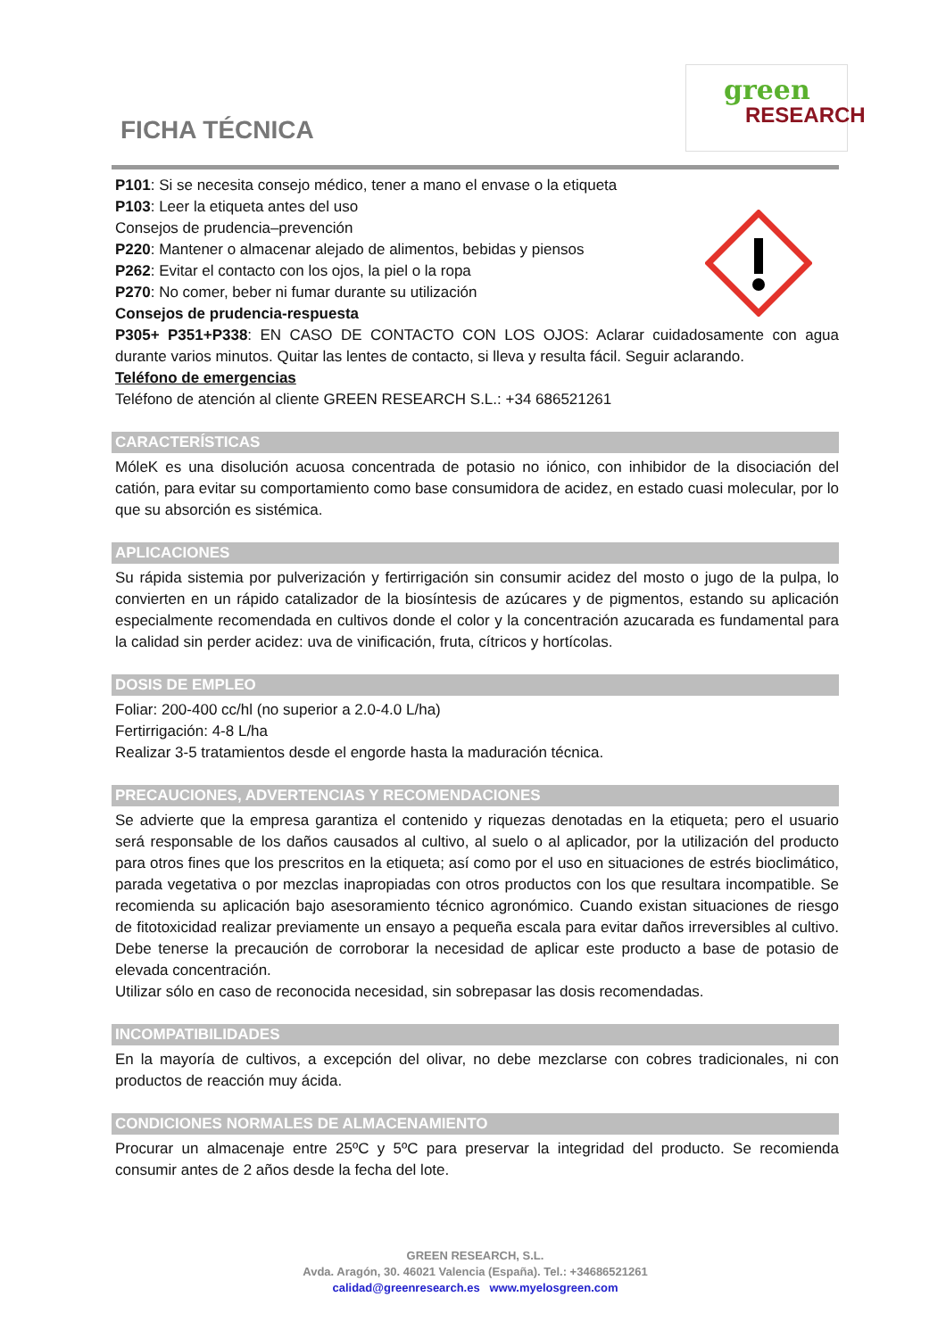FICHA TÉCNICA
green
RESEARCH
P101: Si se necesita consejo médico, tener a mano el envase o la etiqueta
P103: Leer la etiqueta antes del uso
Consejos de prudencia–prevención
P220: Mantener o almacenar alejado de alimentos, bebidas y piensos
P262: Evitar el contacto con los ojos, la piel o la ropa
P270: No comer, beber ni fumar durante su utilización
Consejos de prudencia-respuesta
P305+ P351+P338: EN CASO DE CONTACTO CON LOS OJOS: Aclarar cuidadosamente con agua durante varios minutos. Quitar las lentes de contacto, si lleva y resulta fácil. Seguir aclarando.
Teléfono de emergencias
Teléfono de atención al cliente GREEN RESEARCH S.L.: +34 686521261
CARACTERÍSTICAS
MóleK es una disolución acuosa concentrada de potasio no iónico, con inhibidor de la disociación del catión, para evitar su comportamiento como base consumidora de acidez, en estado cuasi molecular, por lo que su absorción es sistémica.
APLICACIONES
Su rápida sistemia por pulverización y fertirrigación sin consumir acidez del mosto o jugo de la pulpa, lo convierten en un rápido catalizador de la biosíntesis de azúcares y de pigmentos, estando su aplicación especialmente recomendada en cultivos donde el color y la concentración azucarada es fundamental para la calidad sin perder acidez: uva de vinificación, fruta, cítricos y hortícolas.
DOSIS DE EMPLEO
Foliar: 200-400 cc/hl (no superior a 2.0-4.0 L/ha)
Fertirrigación: 4-8 L/ha
Realizar 3-5 tratamientos desde el engorde hasta la maduración técnica.
PRECAUCIONES, ADVERTENCIAS Y RECOMENDACIONES
Se advierte que la empresa garantiza el contenido y riquezas denotadas en la etiqueta; pero el usuario será responsable de los daños causados al cultivo, al suelo o al aplicador, por la utilización del producto para otros fines que los prescritos en la etiqueta; así como por el uso en situaciones de estrés bioclimático, parada vegetativa o por mezclas inapropiadas con otros productos con los que resultara incompatible. Se recomienda su aplicación bajo asesoramiento técnico agronómico. Cuando existan situaciones de riesgo de fitotoxicidad realizar previamente un ensayo a pequeña escala para evitar daños irreversibles al cultivo. Debe tenerse la precaución de corroborar la necesidad de aplicar este producto a base de potasio de elevada concentración.
Utilizar sólo en caso de reconocida necesidad, sin sobrepasar las dosis recomendadas.
INCOMPATIBILIDADES
En la mayoría de cultivos, a excepción del olivar, no debe mezclarse con cobres tradicionales, ni con productos de reacción muy ácida.
CONDICIONES NORMALES DE ALMACENAMIENTO
Procurar un almacenaje entre 25ºC y 5ºC para preservar la integridad del producto. Se recomienda consumir antes de 2 años desde la fecha del lote.
GREEN RESEARCH, S.L.
Avda. Aragón, 30. 46021 Valencia (España). Tel.: +34686521261
calidad@greenresearch.es www.myelosgreen.com